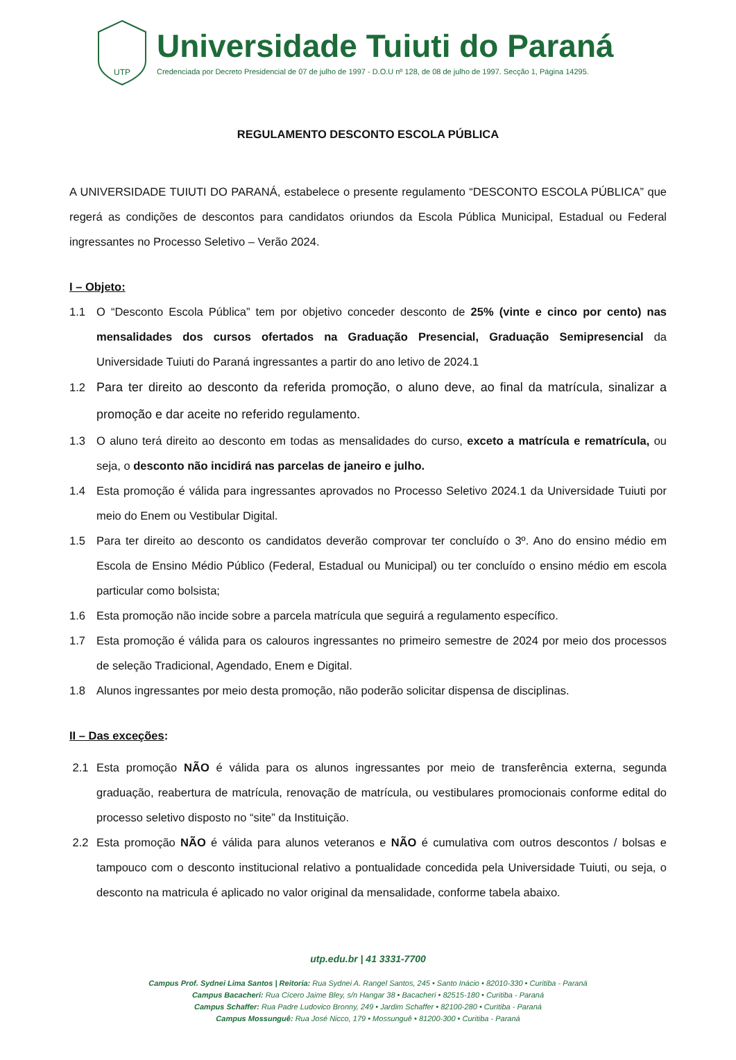UTP
Universidade Tuiuti do Paraná
Credenciada por Decreto Presidencial de 07 de julho de 1997 - D.O.U nº 128, de 08 de julho de 1997. Secção 1, Página 14295.
REGULAMENTO DESCONTO ESCOLA PÚBLICA
A UNIVERSIDADE TUIUTI DO PARANÁ, estabelece o presente regulamento “DESCONTO ESCOLA PÚBLICA” que regerá as condições de descontos para candidatos oriundos da Escola Pública Municipal, Estadual ou Federal ingressantes no Processo Seletivo – Verão 2024.
I – Objeto:
1.1 O “Desconto Escola Pública” tem por objetivo conceder desconto de 25% (vinte e cinco por cento) nas mensalidades dos cursos ofertados na Graduação Presencial, Graduação Semipresencial da Universidade Tuiuti do Paraná ingressantes a partir do ano letivo de 2024.1
1.2 Para ter direito ao desconto da referida promoção, o aluno deve, ao final da matrícula, sinalizar a promoção e dar aceite no referido regulamento.
1.3 O aluno terá direito ao desconto em todas as mensalidades do curso, exceto a matrícula e rematrícula, ou seja, o desconto não incidirá nas parcelas de janeiro e julho.
1.4 Esta promoção é válida para ingressantes aprovados no Processo Seletivo 2024.1 da Universidade Tuiuti por meio do Enem ou Vestibular Digital.
1.5 Para ter direito ao desconto os candidatos deverão comprovar ter concluído o 3º. Ano do ensino médio em Escola de Ensino Médio Público (Federal, Estadual ou Municipal) ou ter concluído o ensino médio em escola particular como bolsista;
1.6 Esta promoção não incide sobre a parcela matrícula que seguirá a regulamento específico.
1.7 Esta promoção é válida para os calouros ingressantes no primeiro semestre de 2024 por meio dos processos de seleção Tradicional, Agendado, Enem e Digital.
1.8 Alunos ingressantes por meio desta promoção, não poderão solicitar dispensa de disciplinas.
II – Das exceções:
2.1 Esta promoção NÃO é válida para os alunos ingressantes por meio de transferência externa, segunda graduação, reabertura de matrícula, renovação de matrícula, ou vestibulares promocionais conforme edital do processo seletivo disposto no “site” da Instituição.
2.2 Esta promoção NÃO é válida para alunos veteranos e NÃO é cumulativa com outros descontos / bolsas e tampouco com o desconto institucional relativo a pontualidade concedida pela Universidade Tuiuti, ou seja, o desconto na matricula é aplicado no valor original da mensalidade, conforme tabela abaixo.
utp.edu.br | 41 3331-7700
Campus Prof. Sydnei Lima Santos | Reitoria: Rua Sydnei A. Rangel Santos, 245 • Santo Inácio • 82010-330 • Curitiba - Paraná
Campus Bacacheri: Rua Cícero Jaime Bley, s/n Hangar 38 • Bacacheri • 82515-180 • Curitiba - Paraná
Campus Schaffer: Rua Padre Ludovico Bronny, 249 • Jardim Schaffer • 82100-280 • Curitiba - Paraná
Campus Mossunguê: Rua José Nicco, 179 • Mossunguê • 81200-300 • Curitiba - Paraná